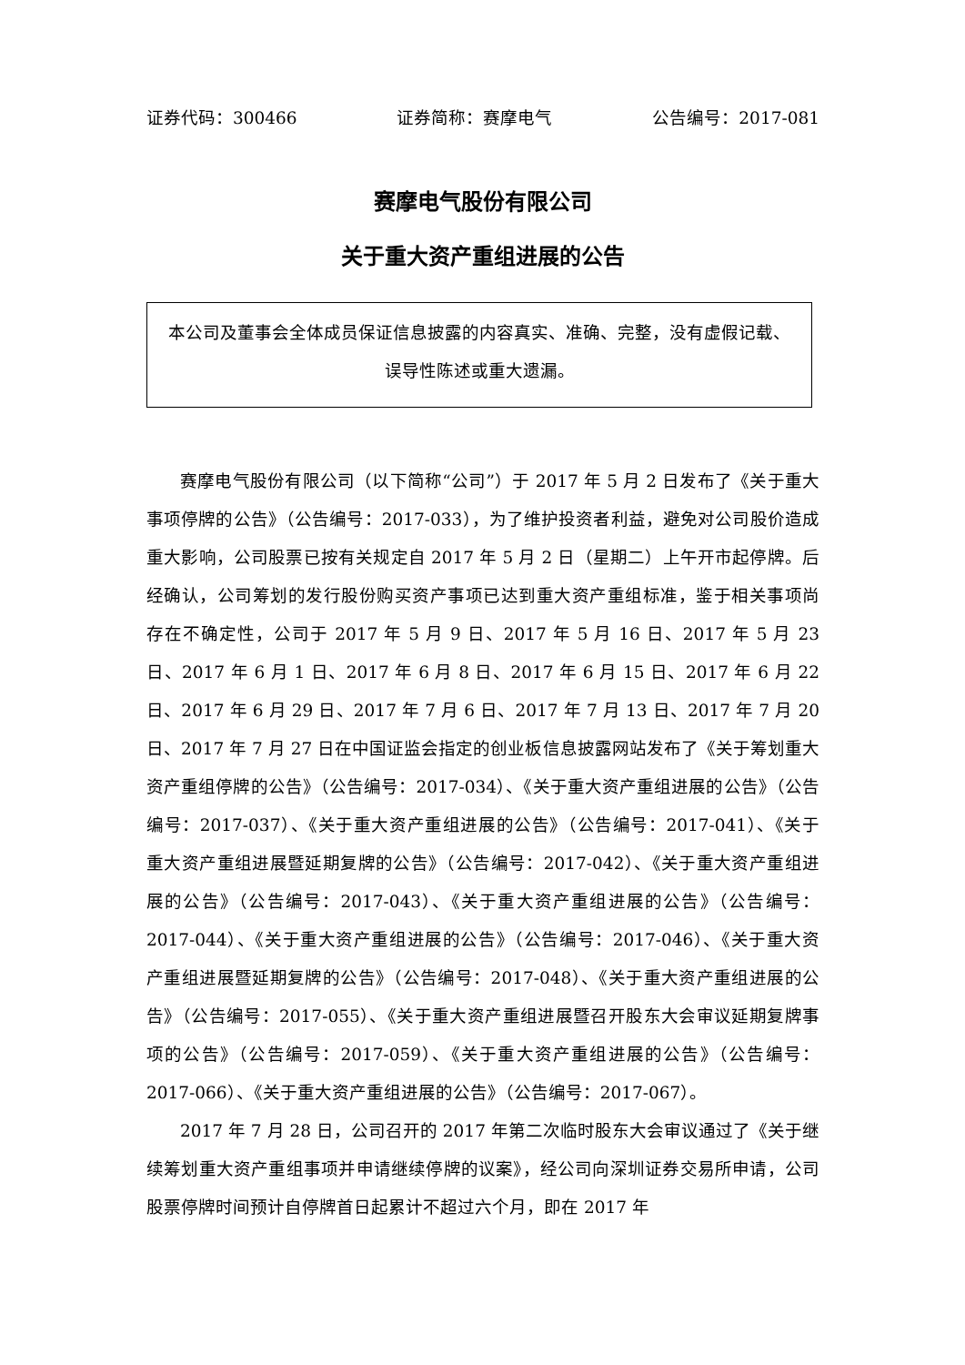证券代码：300466 证券简称：赛摩电气 公告编号：2017-081
赛摩电气股份有限公司
关于重大资产重组进展的公告
本公司及董事会全体成员保证信息披露的内容真实、准确、完整，没有虚假记载、误导性陈述或重大遗漏。
赛摩电气股份有限公司（以下简称“公司”）于 2017 年 5 月 2 日发布了《关于重大事项停牌的公告》（公告编号：2017-033），为了维护投资者利益，避免对公司股价造成重大影响，公司股票已按有关规定自 2017 年 5 月 2 日（星期二）上午开市起停牌。后经确认，公司筹划的发行股份购买资产事项已达到重大资产重组标准，鉴于相关事项尚存在不确定性，公司于 2017 年 5 月 9 日、2017 年 5 月 16 日、2017 年 5 月 23 日、2017 年 6 月 1 日、2017 年 6 月 8 日、2017 年 6 月 15 日、2017 年 6 月 22 日、2017 年 6 月 29 日、2017 年 7 月 6 日、2017 年 7 月 13 日、2017 年 7 月 20 日、2017 年 7 月 27 日在中国证监会指定的创业板信息披露网站发布了《关于筹划重大资产重组停牌的公告》（公告编号：2017-034）、《关于重大资产重组进展的公告》（公告编号：2017-037）、《关于重大资产重组进展的公告》（公告编号：2017-041）、《关于重大资产重组进展暨延期复牌的公告》（公告编号：2017-042）、《关于重大资产重组进展的公告》（公告编号：2017-043）、《关于重大资产重组进展的公告》（公告编号：2017-044）、《关于重大资产重组进展的公告》（公告编号：2017-046）、《关于重大资产重组进展暨延期复牌的公告》（公告编号：2017-048）、《关于重大资产重组进展的公告》（公告编号：2017-055）、《关于重大资产重组进展暨召开股东大会审议延期复牌事项的公告》（公告编号：2017-059）、《关于重大资产重组进展的公告》（公告编号：2017-066）、《关于重大资产重组进展的公告》（公告编号：2017-067）。
2017 年 7 月 28 日，公司召开的 2017 年第二次临时股东大会审议通过了《关于继续筹划重大资产重组事项并申请继续停牌的议案》，经公司向深圳证券交易所申请，公司股票停牌时间预计自停牌首日起累计不超过六个月，即在 2017 年